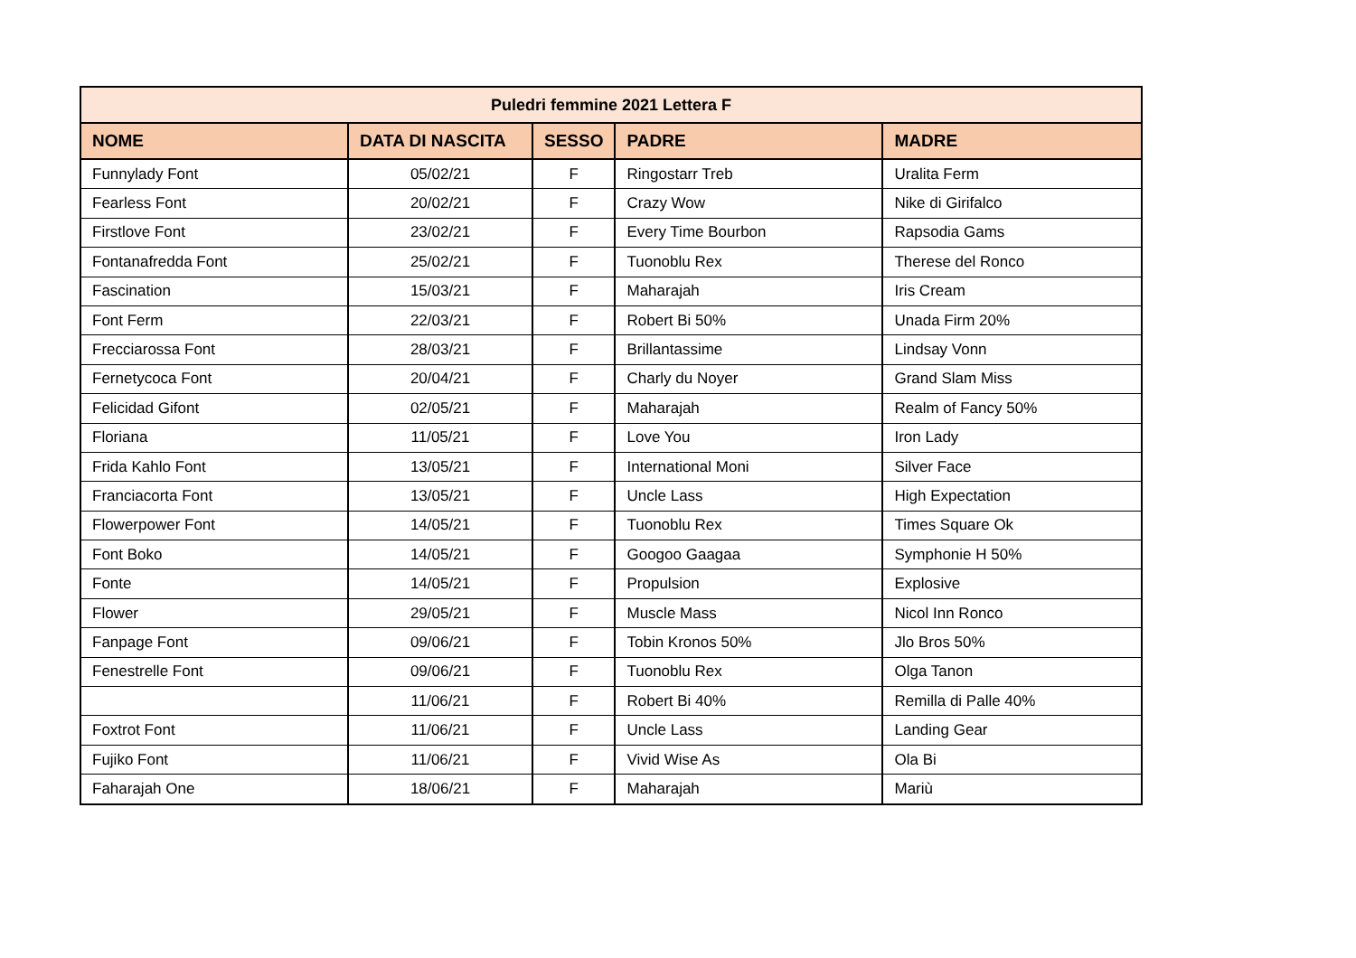| Puledri femmine 2021 Lettera F | | | | |
| --- | --- | --- | --- | --- |
| NOME | DATA DI NASCITA | SESSO | PADRE | MADRE |
| Funnylady Font | 05/02/21 | F | Ringostarr Treb | Uralita Ferm |
| Fearless Font | 20/02/21 | F | Crazy Wow | Nike di Girifalco |
| Firstlove Font | 23/02/21 | F | Every Time Bourbon | Rapsodia Gams |
| Fontanafredda Font | 25/02/21 | F | Tuonoblu Rex | Therese del Ronco |
| Fascination | 15/03/21 | F | Maharajah | Iris Cream |
| Font Ferm | 22/03/21 | F | Robert Bi 50% | Unada Firm 20% |
| Frecciarossa Font | 28/03/21 | F | Brillantassime | Lindsay Vonn |
| Fernetycoca Font | 20/04/21 | F | Charly du Noyer | Grand Slam Miss |
| Felicidad Gifont | 02/05/21 | F | Maharajah | Realm of Fancy 50% |
| Floriana | 11/05/21 | F | Love You | Iron Lady |
| Frida Kahlo Font | 13/05/21 | F | International Moni | Silver Face |
| Franciacorta Font | 13/05/21 | F | Uncle Lass | High Expectation |
| Flowerpower Font | 14/05/21 | F | Tuonoblu Rex | Times Square Ok |
| Font Boko | 14/05/21 | F | Googoo Gaagaa | Symphonie H 50% |
| Fonte | 14/05/21 | F | Propulsion | Explosive |
| Flower | 29/05/21 | F | Muscle Mass | Nicol Inn Ronco |
| Fanpage Font | 09/06/21 | F | Tobin Kronos 50% | Jlo Bros 50% |
| Fenestrelle Font | 09/06/21 | F | Tuonoblu Rex | Olga Tanon |
| | 11/06/21 | F | Robert Bi 40% | Remilla di Palle 40% |
| Foxtrot Font | 11/06/21 | F | Uncle Lass | Landing Gear |
| Fujiko Font | 11/06/21 | F | Vivid Wise As | Ola Bi |
| Faharajah One | 18/06/21 | F | Maharajah | Mariù |